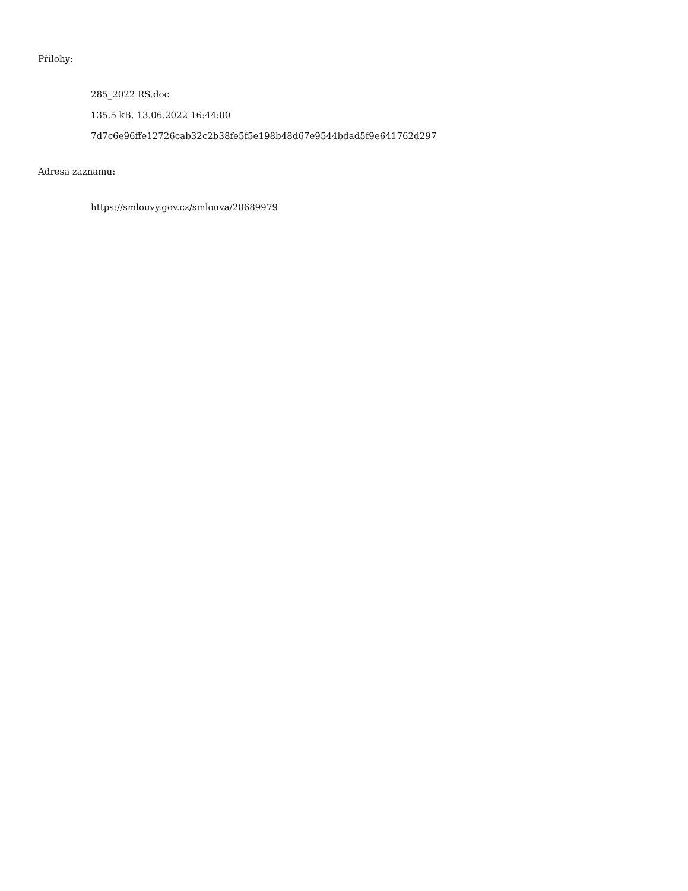Přílohy:
285_2022 RS.doc
135.5 kB, 13.06.2022 16:44:00
7d7c6e96ffe12726cab32c2b38fe5f5e198b48d67e9544bdad5f9e641762d297
Adresa záznamu:
https://smlouvy.gov.cz/smlouva/20689979